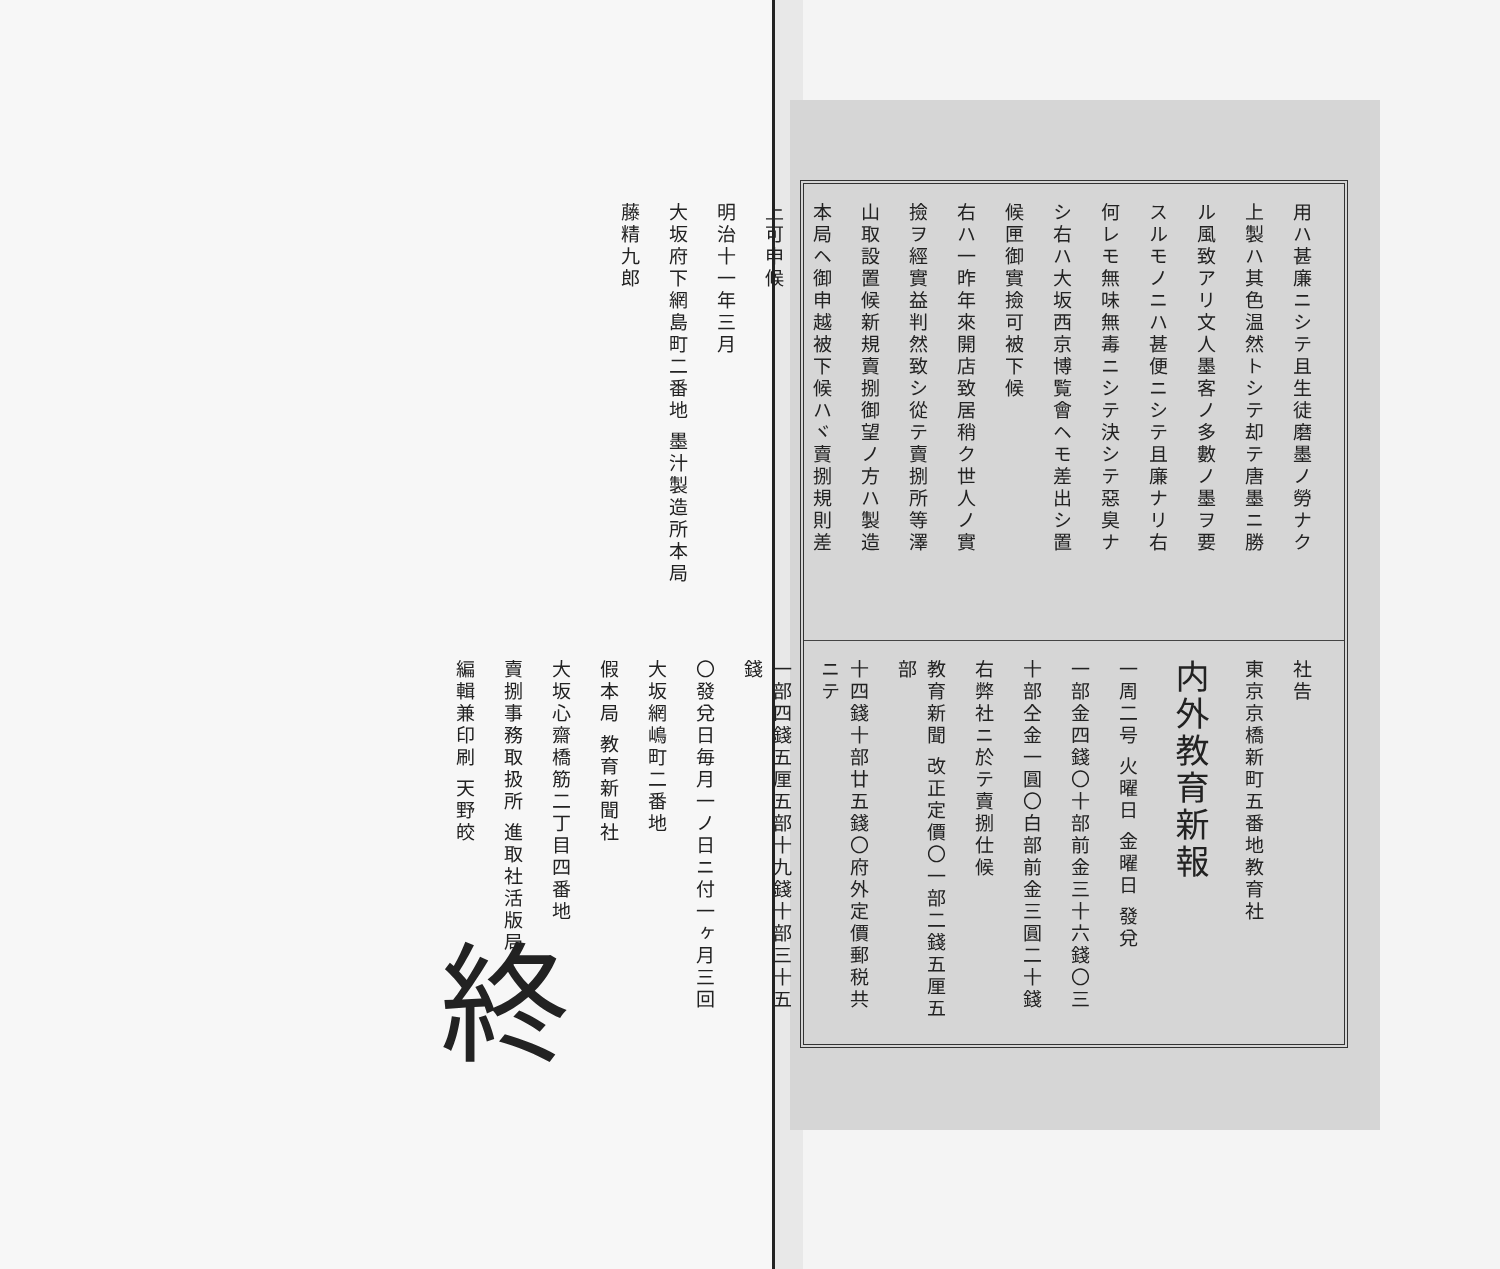終
用ハ甚廉ニシテ且生徒磨墨ノ勞ナク
上製ハ其色温然トシテ却テ唐墨ニ勝
ル風致アリ文人墨客ノ多數ノ墨ヲ要
スルモノニハ甚便ニシテ且廉ナリ右
何レモ無味無毒ニシテ決シテ惡臭ナ
シ右ハ大坂西京博覧會ヘモ差出シ置
候匣御實撿可被下候
右ハ一昨年來開店致居稍ク世人ノ實
撿ヲ經實益判然致シ從テ賣捌所等澤
山取設置候新規賣捌御望ノ方ハ製造
本局ヘ御申越被下候ハヾ賣捌規則差
上可申候
明治十一年三月
大坂府下網島町二番地 墨汁製造所本局
藤精九郎
社告
東京京橋新町五番地教育社
内外教育新報
一周二号 火曜日 金曜日 發兌
一部金四錢〇十部前金三十六錢〇三
十部仝金一圓〇白部前金三圓二十錢
右弊社ニ於テ賣捌仕候
教育新聞 改正定價〇一部二錢五厘五部
十四錢十部廿五錢〇府外定價郵税共ニテ
一部四錢五厘五部十九錢十部三十五錢
〇發兌日毎月一ノ日ニ付一ヶ月三回
大坂網嶋町二番地
假本局 教育新聞社
大坂心齋橋筋二丁目四番地
賣捌事務取扱所 進取社活版局
編輯兼印刷 天野皎